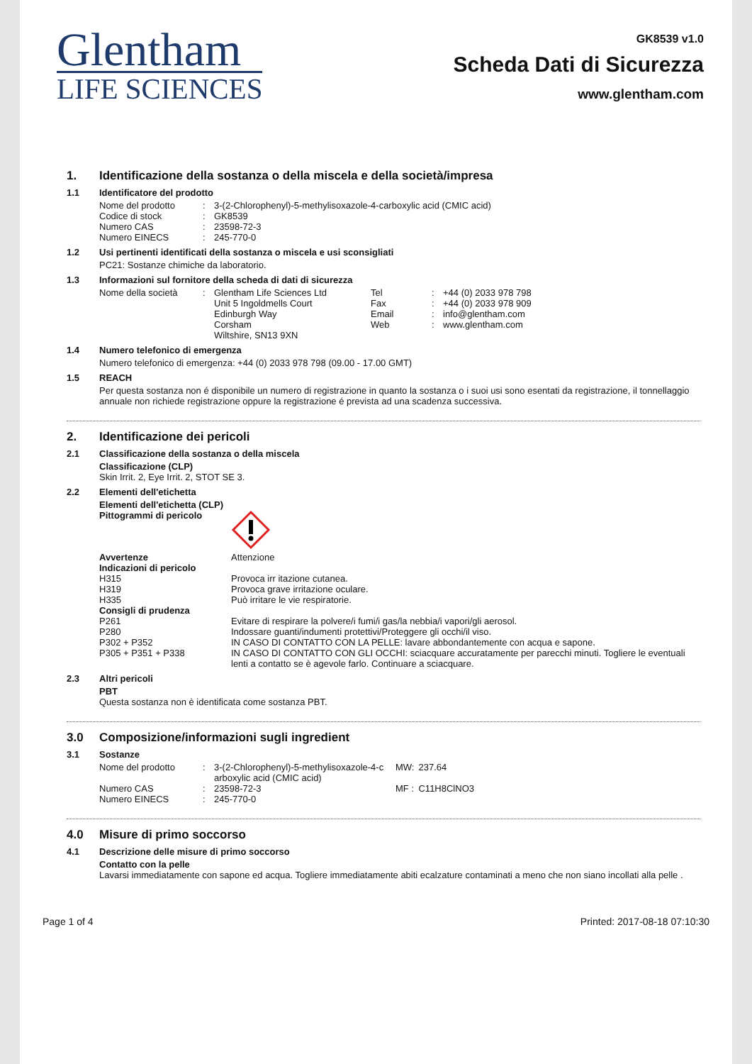Glentham
LIFE SCIENCES
GK8539 v1.0
Scheda Dati di Sicurezza
www.glentham.com
1. Identificazione della sostanza o della miscela e della società/impresa
1.1 Identificatore del prodotto
| Nome del prodotto | : | 3-(2-Chlorophenyl)-5-methylisoxazole-4-carboxylic acid (CMIC acid) |
| Codice di stock | : | GK8539 |
| Numero CAS | : | 23598-72-3 |
| Numero EINECS | : | 245-770-0 |
1.2 Usi pertinenti identificati della sostanza o miscela e usi sconsigliati
PC21: Sostanze chimiche da laboratorio.
1.3 Informazioni sul fornitore della scheda di dati di sicurezza
| Nome della società | : | Glentham Life Sciences Ltd Unit 5 Ingoldmells Court Edinburgh Way Corsham Wiltshire, SN13 9XN | Tel Fax Email Web | : : : : | +44 (0) 2033 978 798 +44 (0) 2033 978 909 info@glentham.com www.glentham.com |
1.4 Numero telefonico di emergenza
Numero telefonico di emergenza: +44 (0) 2033 978 798 (09.00 - 17.00 GMT)
1.5 REACH
Per questa sostanza non é disponibile un numero di registrazione in quanto la sostanza o i suoi usi sono esentati da registrazione, il tonnellaggio annuale non richiede registrazione oppure la registrazione é prevista ad una scadenza successiva.
2. Identificazione dei pericoli
2.1 Classificazione della sostanza o della miscela
Classificazione (CLP)
Skin Irrit. 2, Eye Irrit. 2, STOT SE 3.
2.2 Elementi dell'etichetta
Elementi dell'etichetta (CLP)
| Pittogrammi di pericolo | |
| Avvertenze | Attenzione |
| Indicazioni di pericolo | |
| H315 | Provoca irr itazione cutanea. |
| H319 | Provoca grave irritazione oculare. |
| H335 | Può irritare le vie respiratorie. |
| Consigli di prudenza | |
| P261 | Evitare di respirare la polvere/i fumi/i gas/la nebbia/i vapori/gli aerosol. |
| P280 | Indossare guanti/indumenti protettivi/Proteggere gli occhi/il viso. |
| P302 + P352 | IN CASO DI CONTATTO CON LA PELLE: lavare abbondantemente con acqua e sapone. |
| P305 + P351 + P338 | IN CASO DI CONTATTO CON GLI OCCHI: sciacquare accuratamente per parecchi minuti. Togliere le eventuali lenti a contatto se è agevole farlo. Continuare a sciacquare. |
2.3 Altri pericoli
PBT
Questa sostanza non è identificata come sostanza PBT.
3.0 Composizione/informazioni sugli ingredient
3.1 Sostanze
| Nome del prodotto | : | 3-(2-Chlorophenyl)-5-methylisoxazole-4-c arboxylic acid (CMIC acid) | MW: | 237.64 |
| Numero CAS | : | 23598-72-3 | MF : | C11H8ClNO3 |
| Numero EINECS | : | 245-770-0 | | |
4.0 Misure di primo soccorso
4.1 Descrizione delle misure di primo soccorso
Contatto con la pelle
Lavarsi immediatamente con sapone ed acqua. Togliere immediatamente abiti ecalzature contaminati a meno che non siano incollati alla pelle .
Page 1 of 4 Printed: 2017-08-18 07:10:30